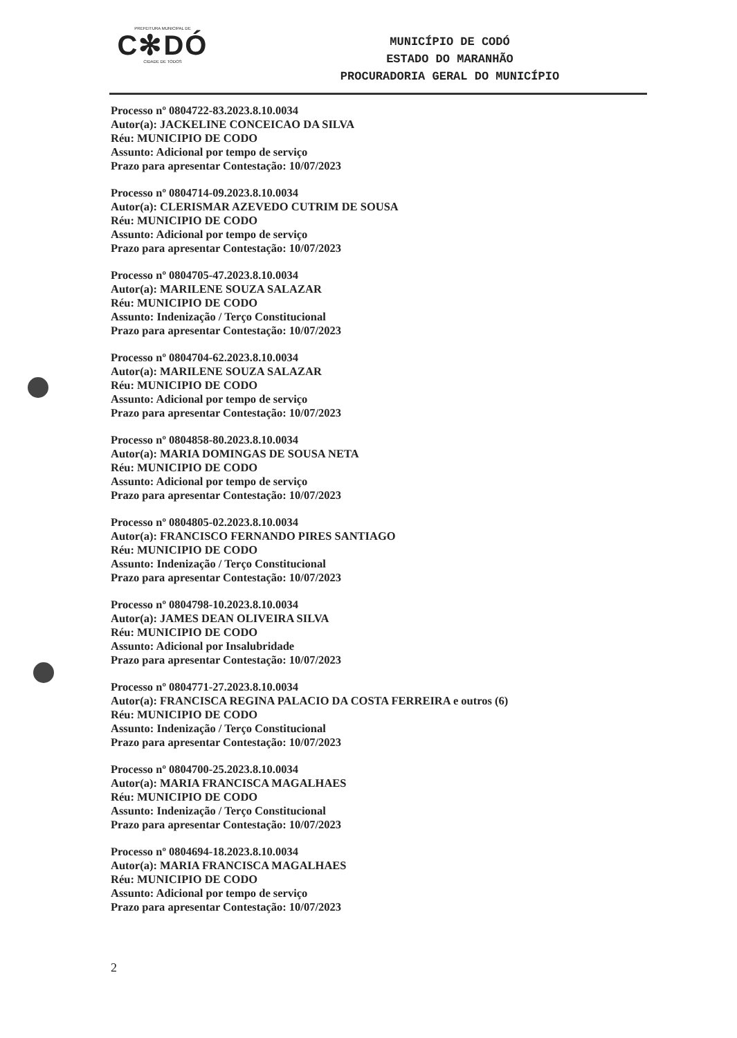PREFEITURA MUNICIPAL DE
C✻DÓ
CIDADE DE TODOS
MUNICÍPIO DE CODÓ
ESTADO DO MARANHÃO
PROCURADORIA GERAL DO MUNICÍPIO
Processo nº 0804722-83.2023.8.10.0034
Autor(a): JACKELINE CONCEICAO DA SILVA
Réu: MUNICIPIO DE CODO
Assunto: Adicional por tempo de serviço
Prazo para apresentar Contestação: 10/07/2023
Processo nº 0804714-09.2023.8.10.0034
Autor(a): CLERISMAR AZEVEDO CUTRIM DE SOUSA
Réu: MUNICIPIO DE CODO
Assunto: Adicional por tempo de serviço
Prazo para apresentar Contestação: 10/07/2023
Processo nº 0804705-47.2023.8.10.0034
Autor(a): MARILENE SOUZA SALAZAR
Réu: MUNICIPIO DE CODO
Assunto: Indenização / Terço Constitucional
Prazo para apresentar Contestação: 10/07/2023
Processo nº 0804704-62.2023.8.10.0034
Autor(a): MARILENE SOUZA SALAZAR
Réu: MUNICIPIO DE CODO
Assunto: Adicional por tempo de serviço
Prazo para apresentar Contestação: 10/07/2023
Processo nº 0804858-80.2023.8.10.0034
Autor(a): MARIA DOMINGAS DE SOUSA NETA
Réu: MUNICIPIO DE CODO
Assunto: Adicional por tempo de serviço
Prazo para apresentar Contestação: 10/07/2023
Processo nº 0804805-02.2023.8.10.0034
Autor(a): FRANCISCO FERNANDO PIRES SANTIAGO
Réu: MUNICIPIO DE CODO
Assunto: Indenização / Terço Constitucional
Prazo para apresentar Contestação: 10/07/2023
Processo nº 0804798-10.2023.8.10.0034
Autor(a): JAMES DEAN OLIVEIRA SILVA
Réu: MUNICIPIO DE CODO
Assunto: Adicional por Insalubridade
Prazo para apresentar Contestação: 10/07/2023
Processo nº 0804771-27.2023.8.10.0034
Autor(a): FRANCISCA REGINA PALACIO DA COSTA FERREIRA e outros (6)
Réu: MUNICIPIO DE CODO
Assunto: Indenização / Terço Constitucional
Prazo para apresentar Contestação: 10/07/2023
Processo nº 0804700-25.2023.8.10.0034
Autor(a): MARIA FRANCISCA MAGALHAES
Réu: MUNICIPIO DE CODO
Assunto: Indenização / Terço Constitucional
Prazo para apresentar Contestação: 10/07/2023
Processo nº 0804694-18.2023.8.10.0034
Autor(a): MARIA FRANCISCA MAGALHAES
Réu: MUNICIPIO DE CODO
Assunto: Adicional por tempo de serviço
Prazo para apresentar Contestação: 10/07/2023
2